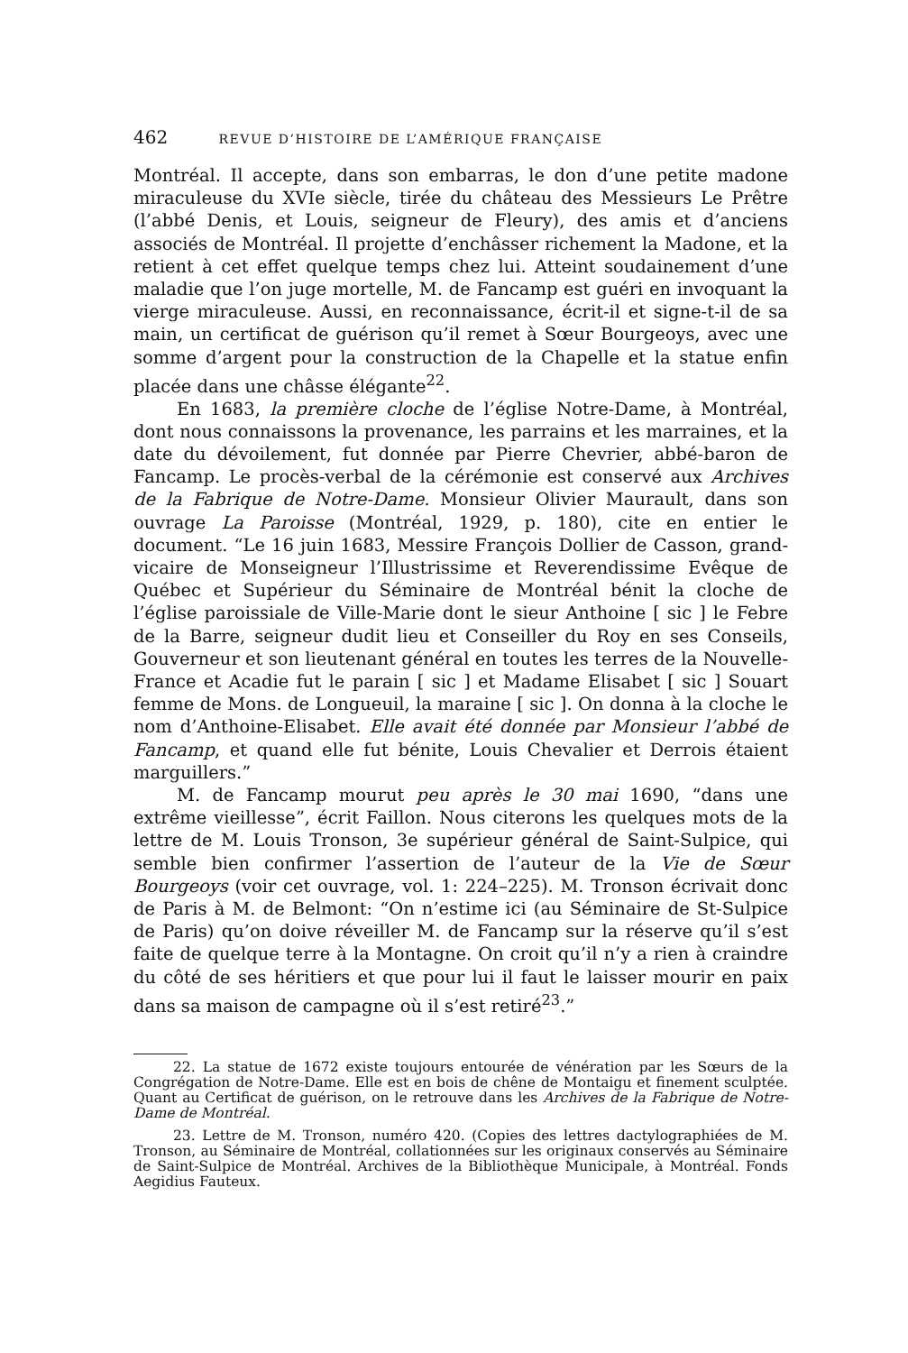462 REVUE D’HISTOIRE DE L’AMÉRIQUE FRANÇAISE
Montréal. Il accepte, dans son embarras, le don d’une petite madone miraculeuse du XVIe siècle, tirée du château des Messieurs Le Prêtre (l’abbé Denis, et Louis, seigneur de Fleury), des amis et d’anciens associés de Montréal. Il projette d’enchâsser richement la Madone, et la retient à cet effet quelque temps chez lui. Atteint soudainement d’une maladie que l’on juge mortelle, M. de Fancamp est guéri en invoquant la vierge miraculeuse. Aussi, en reconnaissance, écrit-il et signe-t-il de sa main, un certificat de guérison qu’il remet à Sœur Bourgeoys, avec une somme d’argent pour la construction de la Chapelle et la statue enfin placée dans une châsse élégante<sup>22</sup>.
En 1683, la première cloche de l’église Notre-Dame, à Montréal, dont nous connaissons la provenance, les parrains et les marraines, et la date du dévoilement, fut donnée par Pierre Chevrier, abbé-baron de Fancamp. Le procès-verbal de la cérémonie est conservé aux Archives de la Fabrique de Notre-Dame. Monsieur Olivier Maurault, dans son ouvrage La Paroisse (Montréal, 1929, p. 180), cite en entier le document. “Le 16 juin 1683, Messire François Dollier de Casson, grand-vicaire de Monseigneur l’Illustrissime et Reverendissime Evêque de Québec et Supérieur du Séminaire de Montréal bénit la cloche de l’église paroissiale de Ville-Marie dont le sieur Anthoine [ sic ] le Febre de la Barre, seigneur dudit lieu et Conseiller du Roy en ses Conseils, Gouverneur et son lieutenant général en toutes les terres de la Nouvelle-France et Acadie fut le parain [ sic ] et Madame Elisabet [ sic ] Souart femme de Mons. de Longueuil, la maraine [ sic ]. On donna à la cloche le nom d’Anthoine-Elisabet. Elle avait été donnée par Monsieur l’abbé de Fancamp, et quand elle fut bénite, Louis Chevalier et Derrois étaient marguillers.”
M. de Fancamp mourut peu après le 30 mai 1690, “dans une extrême vieillesse”, écrit Faillon. Nous citerons les quelques mots de la lettre de M. Louis Tronson, 3e supérieur général de Saint-Sulpice, qui semble bien confirmer l’assertion de l’auteur de la Vie de Sœur Bourgeoys (voir cet ouvrage, vol. 1: 224–225). M. Tronson écrivait donc de Paris à M. de Belmont: “On n’estime ici (au Séminaire de St-Sulpice de Paris) qu’on doive réveiller M. de Fancamp sur la réserve qu’il s’est faite de quelque terre à la Montagne. On croit qu’il n’y a rien à craindre du côté de ses héritiers et que pour lui il faut le laisser mourir en paix dans sa maison de campagne où il s’est retiré<sup>23</sup>.”
22. La statue de 1672 existe toujours entourée de vénération par les Sœurs de la Congrégation de Notre-Dame. Elle est en bois de chêne de Montaigu et finement sculptée. Quant au Certificat de guérison, on le retrouve dans les Archives de la Fabrique de Notre-Dame de Montréal.
23. Lettre de M. Tronson, numéro 420. (Copies des lettres dactylographiées de M. Tronson, au Séminaire de Montréal, collationnées sur les originaux conservés au Séminaire de Saint-Sulpice de Montréal. Archives de la Bibliothèque Municipale, à Montréal. Fonds Aegidius Fauteux.